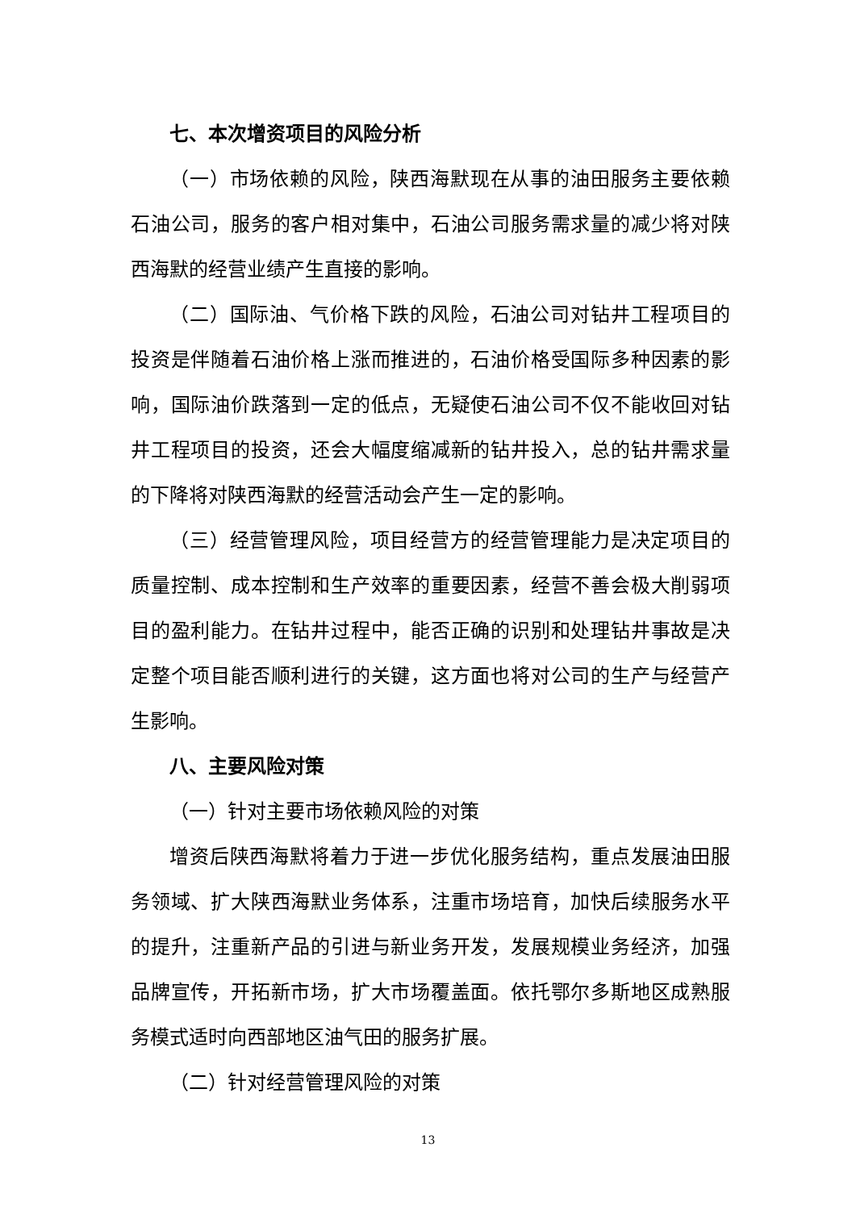七、本次增资项目的风险分析
（一）市场依赖的风险，陕西海默现在从事的油田服务主要依赖石油公司，服务的客户相对集中，石油公司服务需求量的减少将对陕西海默的经营业绩产生直接的影响。
（二）国际油、气价格下跌的风险，石油公司对钻井工程项目的投资是伴随着石油价格上涨而推进的，石油价格受国际多种因素的影响，国际油价跌落到一定的低点，无疑使石油公司不仅不能收回对钻井工程项目的投资，还会大幅度缩减新的钻井投入，总的钻井需求量的下降将对陕西海默的经营活动会产生一定的影响。
（三）经营管理风险，项目经营方的经营管理能力是决定项目的质量控制、成本控制和生产效率的重要因素，经营不善会极大削弱项目的盈利能力。在钻井过程中，能否正确的识别和处理钻井事故是决定整个项目能否顺利进行的关键，这方面也将对公司的生产与经营产生影响。
八、主要风险对策
（一）针对主要市场依赖风险的对策
增资后陕西海默将着力于进一步优化服务结构，重点发展油田服务领域、扩大陕西海默业务体系，注重市场培育，加快后续服务水平的提升，注重新产品的引进与新业务开发，发展规模业务经济，加强品牌宣传，开拓新市场，扩大市场覆盖面。依托鄂尔多斯地区成熟服务模式适时向西部地区油气田的服务扩展。
（二）针对经营管理风险的对策
13